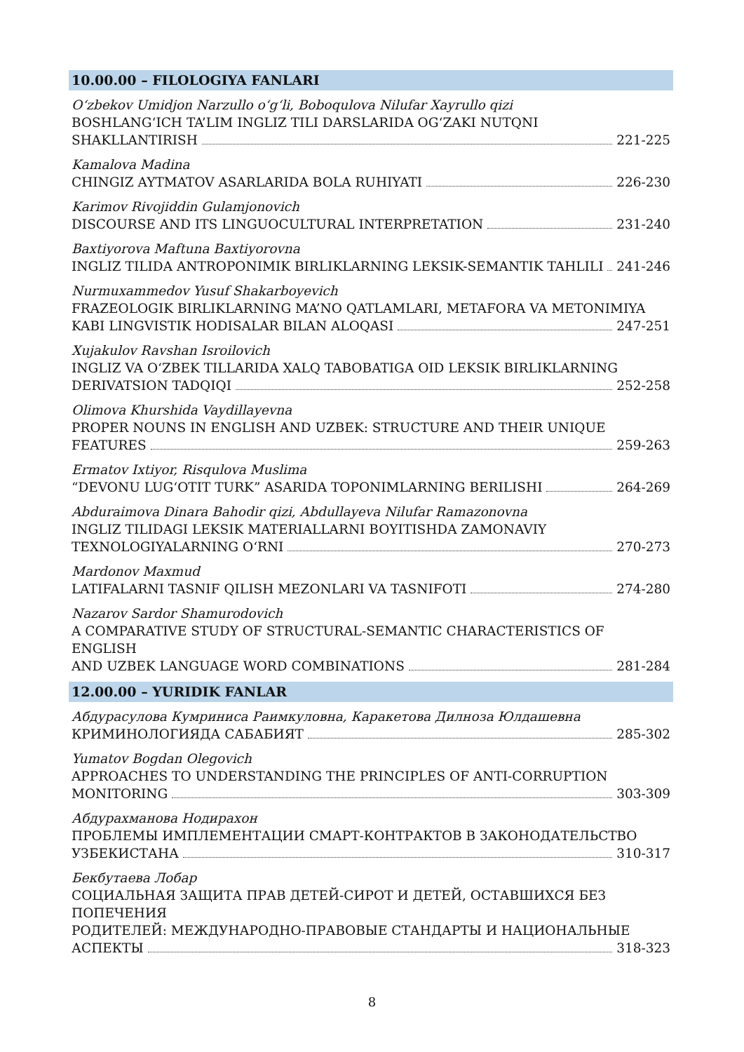10.00.00 – FILOLOGIYA FANLARI
O‘zbekov Umidjon Narzullo o‘g‘li, Boboqulova Nilufar Xayrullo qizi
BOSHLANG‘ICH TA’LIM INGLIZ TILI DARSLARIDA OG‘ZAKI NUTQNI
SHAKLLANTIRISH 221-225
Kamalova Madina
CHINGIZ AYTMATOV ASARLARIDA BOLA RUHIYATI 226-230
Karimov Rivojiddin Gulamjonovich
DISCOURSE AND ITS LINGUOCULTURAL INTERPRETATION 231-240
Baxtiyorova Maftuna Baxtiyorovna
INGLIZ TILIDA ANTROPONIMIK BIRLIKLARNING LEKSIK-SEMANTIK TAHLILI 241-246
Nurmuxammedov Yusuf Shakarboyevich
FRAZEOLOGIK BIRLIKLARNING MA’NO QATLAMLARI, METAFORA VA METONIMIYA
KABI LINGVISTIK HODISALAR BILAN ALOQASI 247-251
Xujakulov Ravshan Isroilovich
INGLIZ VA O‘ZBEK TILLARIDA XALQ TABOBATIGA OID LEKSIK BIRLIKLARNING
DERIVATSION TADQIQI 252-258
Olimova Khurshida Vaydillayevna
PROPER NOUNS IN ENGLISH AND UZBEK: STRUCTURE AND THEIR UNIQUE
FEATURES 259-263
Ermatov Ixtiyor, Risqulova Muslima
“DEVONU LUG‘OTIT TURK” ASARIDA TOPONIMLARNING BERILISHI 264-269
Abduraimova Dinara Bahodir qizi, Abdullayeva Nilufar Ramazonovna
INGLIZ TILIDAGI LEKSIK MATERIALLARNI BOYITISHDA ZAMONAVIY
TEXNOLOGIYALARNING O‘RNI 270-273
Mardonov Maxmud
LATIFALARNI TASNIF QILISH MEZONLARI VA TASNIFOTI 274-280
Nazarov Sardor Shamurodovich
A COMPARATIVE STUDY OF STRUCTURAL-SEMANTIC CHARACTERISTICS OF ENGLISH
AND UZBEK LANGUAGE WORD COMBINATIONS 281-284
12.00.00 – YURIDIK FANLAR
Абдурасулова Кумриниса Раимкуловна, Каракетова Дилноза Юлдашевна
КРИМИНОЛОГИЯДА САБАБИЯТ 285-302
Yumatov Bogdan Olegovich
APPROACHES TO UNDERSTANDING THE PRINCIPLES OF ANTI-CORRUPTION
MONITORING 303-309
Абдурахманова Нодирахон
ПРОБЛЕМЫ ИМПЛЕМЕНТАЦИИ СМАРТ-КОНТРАКТОВ В ЗАКОНОДАТЕЛЬСТВО
УЗБЕКИСТАНА 310-317
Бекбутаева Лобар
СОЦИАЛЬНАЯ ЗАЩИТА ПРАВ ДЕТЕЙ-СИРОТ И ДЕТЕЙ, ОСТАВШИХСЯ БЕЗ ПОПЕЧЕНИЯ
РОДИТЕЛЕЙ: МЕЖДУНАРОДНО-ПРАВОВЫЕ СТАНДАРТЫ И НАЦИОНАЛЬНЫЕ
АСПЕКТЫ 318-323
8